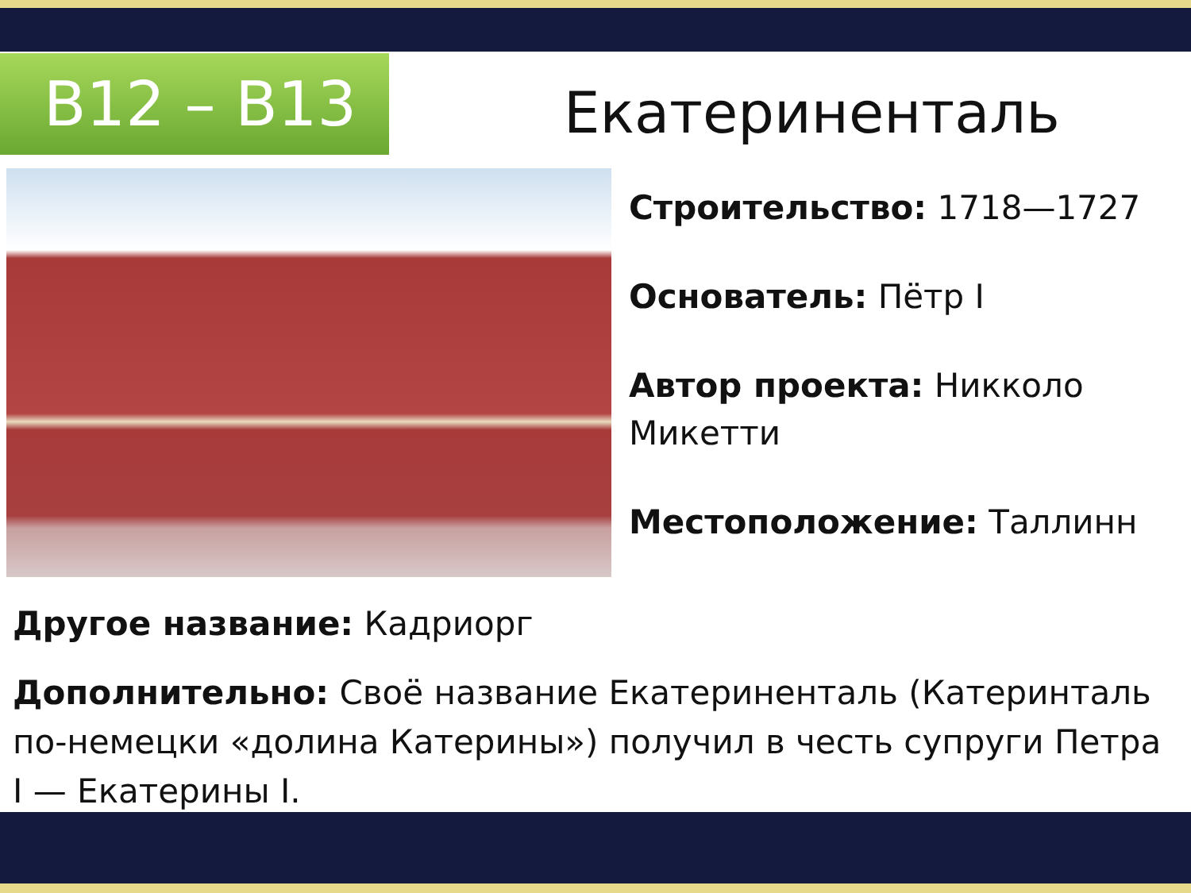В12 – В13 Екатериненталь
Строительство: 1718—1727
Основатель: Пётр I
Автор проекта: Никколо Микетти
Местоположение: Таллинн
Другое название: Кадриорг
Дополнительно: Своё название Екатериненталь (Катеринталь по-немецки «долина Катерины») получил в честь супруги Петра I — Екатерины I.